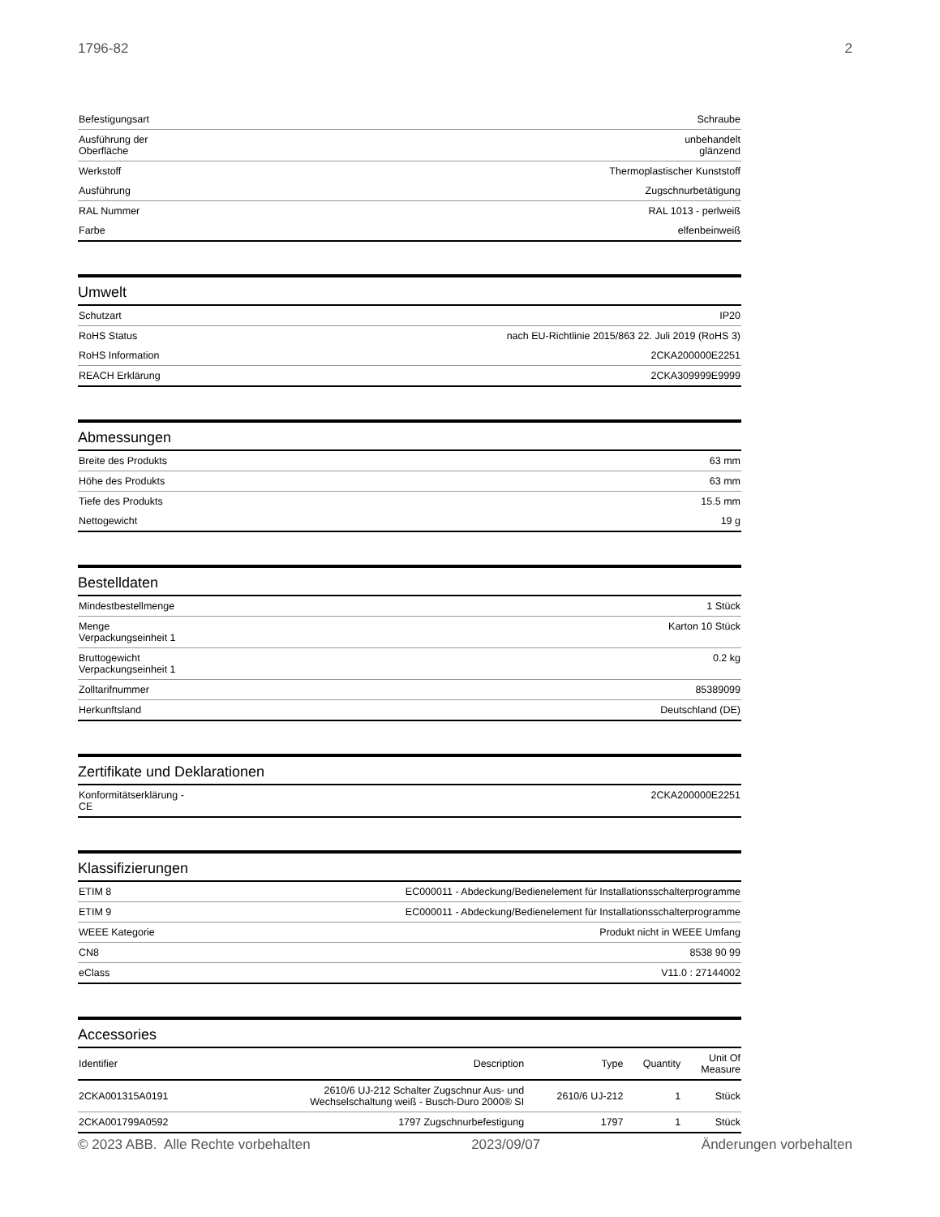1796-82 2
| Befestigungsart | Schraube |
| Ausführung der Oberfläche | unbehandelt glänzend |
| Werkstoff | Thermoplastischer Kunststoff |
| Ausführung | Zugschnurbetätigung |
| RAL Nummer | RAL 1013 - perlweiß |
| Farbe | elfenbeinweiß |
Umwelt
| Schutzart | IP20 |
| RoHS Status | nach EU-Richtlinie 2015/863 22. Juli 2019 (RoHS 3) |
| RoHS Information | 2CKA200000E2251 |
| REACH Erklärung | 2CKA309999E9999 |
Abmessungen
| Breite des Produkts | 63 mm |
| Höhe des Produkts | 63 mm |
| Tiefe des Produkts | 15.5 mm |
| Nettogewicht | 19 g |
Bestelldaten
| Mindestbestellmenge | 1 Stück |
| Menge Verpackungseinheit 1 | Karton 10 Stück |
| Bruttogewicht Verpackungseinheit 1 | 0.2 kg |
| Zolltarifnummer | 85389099 |
| Herkunftsland | Deutschland (DE) |
Zertifikate und Deklarationen
| Konformitätserklärung - CE | 2CKA200000E2251 |
Klassifizierungen
| ETIM 8 | EC000011 - Abdeckung/Bedienelement für Installationsschalterprogramme |
| ETIM 9 | EC000011 - Abdeckung/Bedienelement für Installationsschalterprogramme |
| WEEE Kategorie | Produkt nicht in WEEE Umfang |
| CN8 | 8538 90 99 |
| eClass | V11.0 : 27144002 |
Accessories
| Identifier | Description | Type | Quantity | Unit Of Measure |
| --- | --- | --- | --- | --- |
| 2CKA001315A0191 | 2610/6 UJ-212 Schalter Zugschnur Aus- und Wechselschaltung weiß - Busch-Duro 2000® SI | 2610/6 UJ-212 | 1 | Stück |
| 2CKA001799A0592 | 1797 Zugschnurbefestigung | 1797 | 1 | Stück |
© 2023 ABB. Alle Rechte vorbehalten 2023/09/07 Änderungen vorbehalten